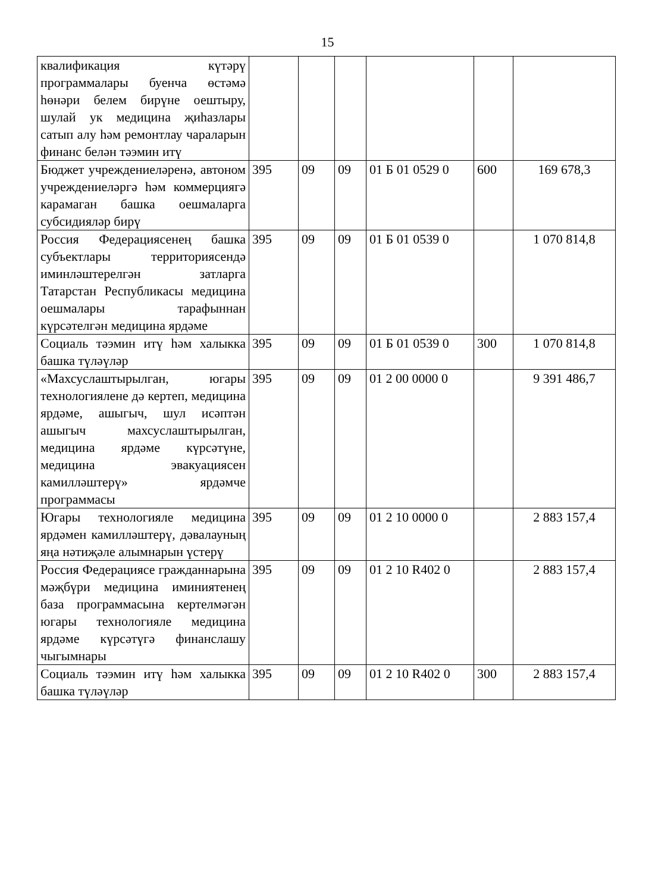15
| квалификация күтәрү программалары буенча өстәмә һөнәри белем бирүне оештыру, шулай ук медицина җиһазлары сатып алу һәм ремонтлау чараларын финанс белән тәэмин итү | | | | | | |
| Бюджет учреждениеләренә, автоном учреждениеләргә һәм коммерциягә карамаган башка оешмаларга субсидияләр бирү | 395 | 09 | 09 | 01 Б 01 0529 0 | 600 | 169 678,3 |
| Россия Федерациясенең башка субъектлары территориясендә иминләштерелгән затларга Татарстан Республикасы медицина оешмалары тарафыннан күрсәтелгән медицина ярдәме | 395 | 09 | 09 | 01 Б 01 0539 0 | | 1 070 814,8 |
| Социаль тәэмин итү һәм халыкка башка түләүләр | 395 | 09 | 09 | 01 Б 01 0539 0 | 300 | 1 070 814,8 |
| «Махсуслаштырылган, югары технологиялене дә кертеп, медицина ярдәме, ашыгыч, шул исәптән ашыгыч махсуслаштырылган, медицина ярдәме күрсәтүне, медицина эвакуациясен камилләштерү» ярдәмче программасы | 395 | 09 | 09 | 01 2 00 0000 0 | | 9 391 486,7 |
| Югары технологияле медицина ярдәмен камилләштерү, дәвалауның яңа нәтиҗәле алымнарын үстерү | 395 | 09 | 09 | 01 2 10 0000 0 | | 2 883 157,4 |
| Россия Федерациясе гражданнарына мәҗбүри медицина иминиятенең база программасына кертелмәгән югары технологияле медицина ярдәме күрсәтүгә финанслашу чыгымнары | 395 | 09 | 09 | 01 2 10 R402 0 | | 2 883 157,4 |
| Социаль тәэмин итү һәм халыкка башка түләүләр | 395 | 09 | 09 | 01 2 10 R402 0 | 300 | 2 883 157,4 |